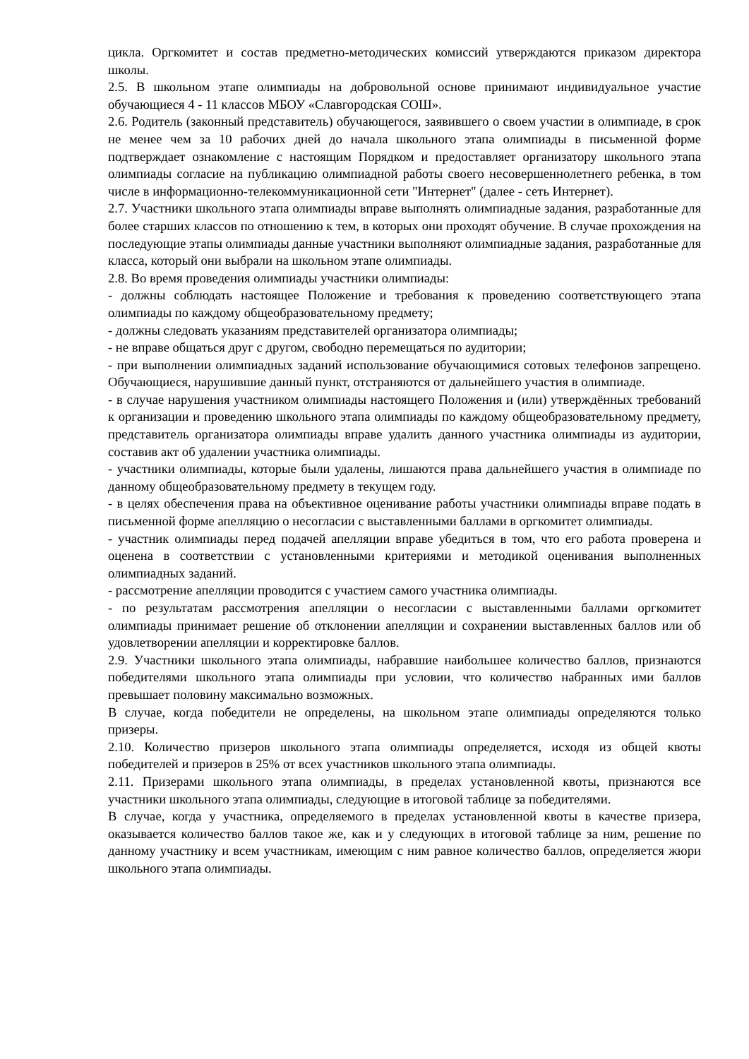цикла. Оргкомитет и состав предметно-методических комиссий утверждаются приказом директора школы.
2.5. В школьном этапе олимпиады на добровольной основе принимают индивидуальное участие обучающиеся 4 - 11 классов МБОУ «Славгородская СОШ».
2.6. Родитель (законный представитель) обучающегося, заявившего о своем участии в олимпиаде, в срок не менее чем за 10 рабочих дней до начала школьного этапа олимпиады в письменной форме подтверждает ознакомление с настоящим Порядком и предоставляет организатору школьного этапа олимпиады согласие на публикацию олимпиадной работы своего несовершеннолетнего ребенка, в том числе в информационно-телекоммуникационной сети "Интернет" (далее - сеть Интернет).
2.7. Участники школьного этапа олимпиады вправе выполнять олимпиадные задания, разработанные для более старших классов по отношению к тем, в которых они проходят обучение. В случае прохождения на последующие этапы олимпиады данные участники выполняют олимпиадные задания, разработанные для класса, который они выбрали на школьном этапе олимпиады.
2.8. Во время проведения олимпиады участники олимпиады:
- должны соблюдать настоящее Положение и требования к проведению соответствующего этапа олимпиады по каждому общеобразовательному предмету;
- должны следовать указаниям представителей организатора олимпиады;
- не вправе общаться друг с другом, свободно перемещаться по аудитории;
- при выполнении олимпиадных заданий использование обучающимися сотовых телефонов запрещено. Обучающиеся, нарушившие данный пункт, отстраняются от дальнейшего участия в олимпиаде.
- в случае нарушения участником олимпиады настоящего Положения и (или) утверждённых требований к организации и проведению школьного этапа олимпиады по каждому общеобразовательному предмету, представитель организатора олимпиады вправе удалить данного участника олимпиады из аудитории, составив акт об удалении участника олимпиады.
- участники олимпиады, которые были удалены, лишаются права дальнейшего участия в олимпиаде по данному общеобразовательному предмету в текущем году.
- в целях обеспечения права на объективное оценивание работы участники олимпиады вправе подать в письменной форме апелляцию о несогласии с выставленными баллами в оргкомитет олимпиады.
- участник олимпиады перед подачей апелляции вправе убедиться в том, что его работа проверена и оценена в соответствии с установленными критериями и методикой оценивания выполненных олимпиадных заданий.
- рассмотрение апелляции проводится с участием самого участника олимпиады.
- по результатам рассмотрения апелляции о несогласии с выставленными баллами оргкомитет олимпиады принимает решение об отклонении апелляции и сохранении выставленных баллов или об удовлетворении апелляции и корректировке баллов.
2.9. Участники школьного этапа олимпиады, набравшие наибольшее количество баллов, признаются победителями школьного этапа олимпиады при условии, что количество набранных ими баллов превышает половину максимально возможных.
В случае, когда победители не определены, на школьном этапе олимпиады определяются только призеры.
2.10. Количество призеров школьного этапа олимпиады определяется, исходя из общей квоты победителей и призеров в 25% от всех участников школьного этапа олимпиады.
2.11. Призерами школьного этапа олимпиады, в пределах установленной квоты, признаются все участники школьного этапа олимпиады, следующие в итоговой таблице за победителями.
В случае, когда у участника, определяемого в пределах установленной квоты в качестве призера, оказывается количество баллов такое же, как и у следующих в итоговой таблице за ним, решение по данному участнику и всем участникам, имеющим с ним равное количество баллов, определяется жюри школьного этапа олимпиады.